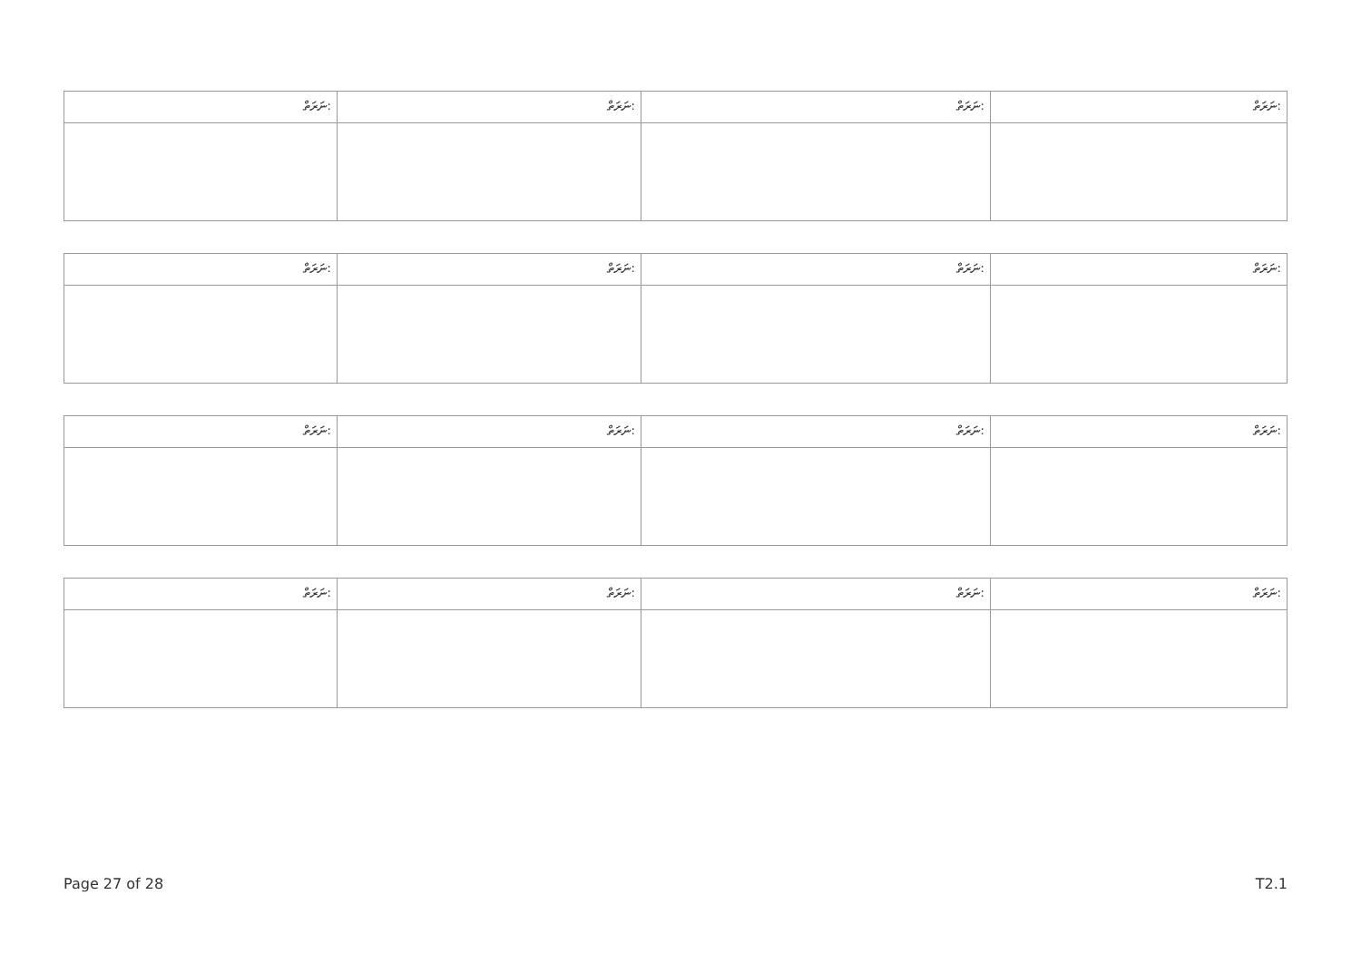| ނަރަތް: | ނަރަތް: | ނަރަތް: | ނަރަތް: |
| ނަރަތް: | ނަރަތް: | ނަރަތް: | ނަރަތް: |
| ނަރަތް: | ނަރަތް: | ނަރަތް: | ނަރަތް: |
| ނަރަތް: | ނަރަތް: | ނަރަތް: | ނަރަތް: |
Page 27 of 28 T2.1